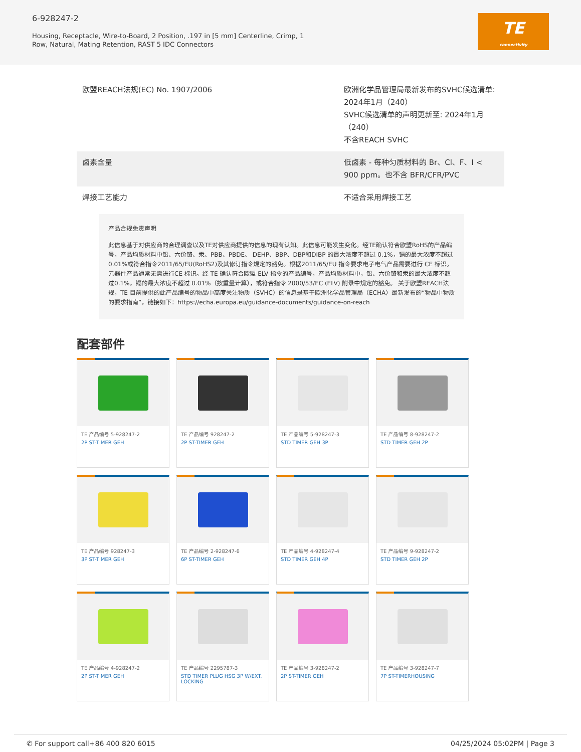6-928247-2
Housing, Receptacle, Wire-to-Board, 2 Position, .197 in [5 mm] Centerline, Crimp, 1
Row, Natural, Mating Retention, RAST 5 IDC Connectors
TE
connectivity
| 欧盟REACH法规(EC) No. 1907/2006 | 欧洲化学品管理局最新发布的SVHC候选清单: 2024年1月（240） SVHC候选清单的声明更新至: 2024年1月（240） 不含REACH SVHC |
| 卤素含量 | 低卤素 - 每种匀质材料的 Br、Cl、F、I < 900 ppm。也不含 BFR/CFR/PVC |
| 焊接工艺能力 | 不适合采用焊接工艺 |
产品合规免责声明
此信息基于对供应商的合理调查以及TE对供应商提供的信息的现有认知。此信息可能发生变化。经TE确认符合欧盟RoHS的产品编号，产品均质材料中铅、六价铬、汞、PBB、PBDE、 DEHP、BBP、DBP和DIBP 的最大浓度不超过 0.1%，镉的最大浓度不超过 0.01%或符合指令2011/65/EU(RoHS2)及其修订指令规定的豁免。根据2011/65/EU 指令要求电子电气产品需要进行 CE 标识。元器件产品通常无需进行CE 标识。经 TE 确认符合欧盟 ELV 指令的产品编号，产品均质材料中，铅、六价铬和汞的最大浓度不超过0.1%，镉的最大浓度不超过 0.01%（按重量计算），或符合指令 2000/53/EC (ELV) 附录中规定的豁免。 关于欧盟REACH法规，TE 目前提供的此产品编号的物品中高度关注物质（SVHC）的信息是基于欧洲化学品管理局（ECHA）最新发布的“物品中物质的要求指南”，链接如下：https://echa.europa.eu/guidance-documents/guidance-on-reach
配套部件
TE 产品编号 5-928247-2
2P ST-TIMER GEH
TE 产品编号 928247-2
2P ST-TIMER GEH
TE 产品编号 5-928247-3
STD TIMER GEH 3P
TE 产品编号 8-928247-2
STD TIMER GEH 2P
TE 产品编号 928247-3
3P ST-TIMER GEH
TE 产品编号 2-928247-6
6P ST-TIMER GEH
TE 产品编号 4-928247-4
STD TIMER GEH 4P
TE 产品编号 9-928247-2
STD TIMER GEH 2P
TE 产品编号 4-928247-2
2P ST-TIMER GEH
TE 产品编号 2295787-3
STD TIMER PLUG HSG 3P W/EXT. LOCKING
TE 产品编号 3-928247-2
2P ST-TIMER GEH
TE 产品编号 3-928247-7
7P ST-TIMERHOUSING
✆ For support call+86 400 820 6015 04/25/2024 05:02PM | Page 3